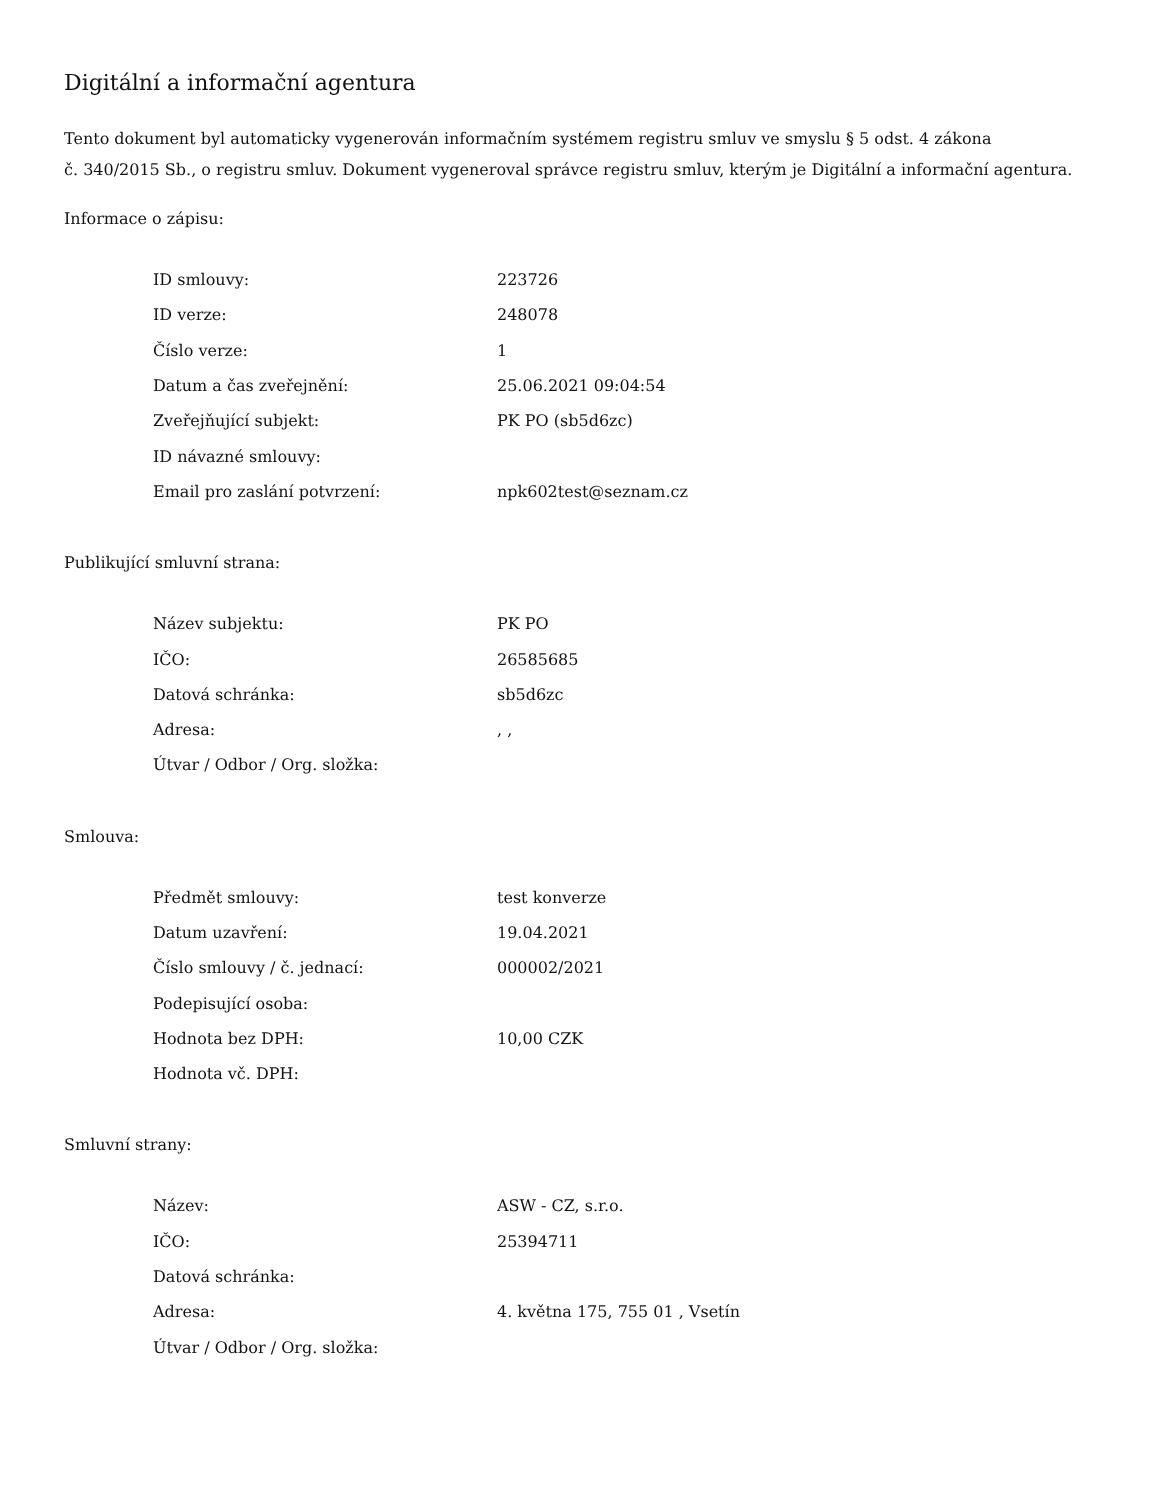Digitální a informační agentura
Tento dokument byl automaticky vygenerován informačním systémem registru smluv ve smyslu § 5 odst. 4 zákona
č. 340/2015 Sb., o registru smluv. Dokument vygeneroval správce registru smluv, kterým je Digitální a informační agentura.
Informace o zápisu:
| ID smlouvy: | 223726 |
| ID verze: | 248078 |
| Číslo verze: | 1 |
| Datum a čas zveřejnění: | 25.06.2021 09:04:54 |
| Zveřejňující subjekt: | PK PO (sb5d6zc) |
| ID návazné smlouvy: | |
| Email pro zaslání potvrzení: | npk602test@seznam.cz |
Publikující smluvní strana:
| Název subjektu: | PK PO |
| IČO: | 26585685 |
| Datová schránka: | sb5d6zc |
| Adresa: | , , |
| Útvar / Odbor / Org. složka: | |
Smlouva:
| Předmět smlouvy: | test konverze |
| Datum uzavření: | 19.04.2021 |
| Číslo smlouvy / č. jednací: | 000002/2021 |
| Podepisující osoba: | |
| Hodnota bez DPH: | 10,00 CZK |
| Hodnota vč. DPH: | |
Smluvní strany:
| Název: | ASW - CZ, s.r.o. |
| IČO: | 25394711 |
| Datová schránka: | |
| Adresa: | 4. května 175, 755 01 , Vsetín |
| Útvar / Odbor / Org. složka: | |